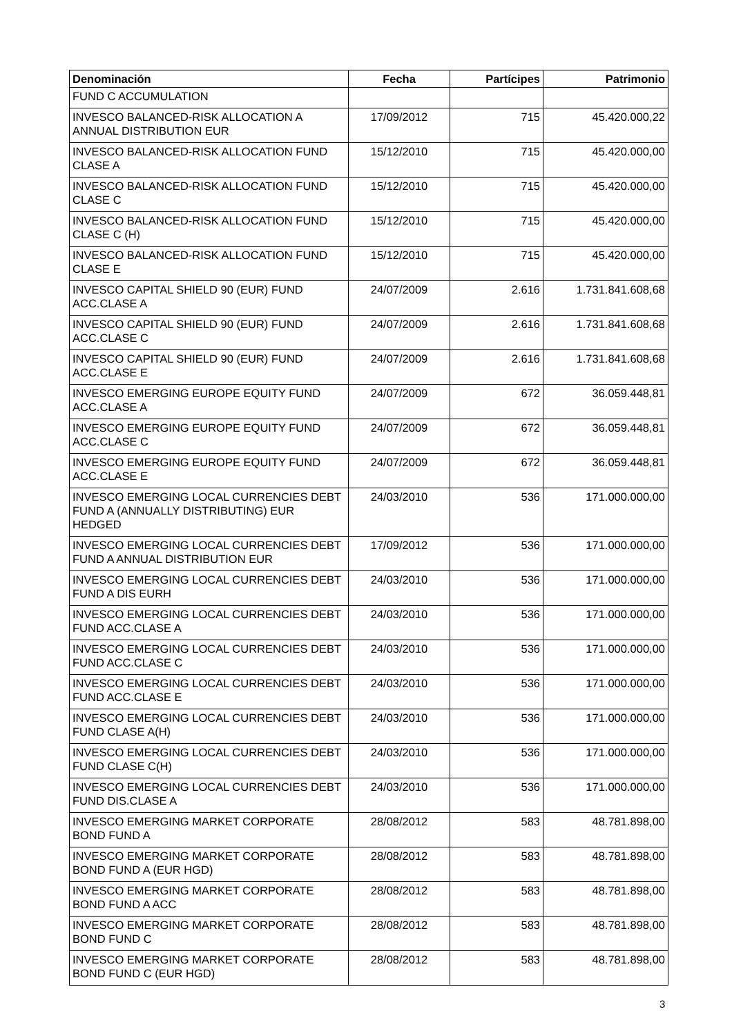| Denominación | Fecha | Partícipes | Patrimonio |
| --- | --- | --- | --- |
| FUND C ACCUMULATION | | | |
| INVESCO BALANCED-RISK ALLOCATION A ANNUAL DISTRIBUTION EUR | 17/09/2012 | 715 | 45.420.000,22 |
| INVESCO BALANCED-RISK ALLOCATION FUND CLASE A | 15/12/2010 | 715 | 45.420.000,00 |
| INVESCO BALANCED-RISK ALLOCATION FUND CLASE C | 15/12/2010 | 715 | 45.420.000,00 |
| INVESCO BALANCED-RISK ALLOCATION FUND CLASE C (H) | 15/12/2010 | 715 | 45.420.000,00 |
| INVESCO BALANCED-RISK ALLOCATION FUND CLASE E | 15/12/2010 | 715 | 45.420.000,00 |
| INVESCO CAPITAL SHIELD 90 (EUR) FUND ACC.CLASE A | 24/07/2009 | 2.616 | 1.731.841.608,68 |
| INVESCO CAPITAL SHIELD 90 (EUR) FUND ACC.CLASE C | 24/07/2009 | 2.616 | 1.731.841.608,68 |
| INVESCO CAPITAL SHIELD 90 (EUR) FUND ACC.CLASE E | 24/07/2009 | 2.616 | 1.731.841.608,68 |
| INVESCO EMERGING EUROPE EQUITY FUND ACC.CLASE A | 24/07/2009 | 672 | 36.059.448,81 |
| INVESCO EMERGING EUROPE EQUITY FUND ACC.CLASE C | 24/07/2009 | 672 | 36.059.448,81 |
| INVESCO EMERGING EUROPE EQUITY FUND ACC.CLASE E | 24/07/2009 | 672 | 36.059.448,81 |
| INVESCO EMERGING LOCAL CURRENCIES DEBT FUND A (ANNUALLY DISTRIBUTING) EUR HEDGED | 24/03/2010 | 536 | 171.000.000,00 |
| INVESCO EMERGING LOCAL CURRENCIES DEBT FUND A ANNUAL DISTRIBUTION EUR | 17/09/2012 | 536 | 171.000.000,00 |
| INVESCO EMERGING LOCAL CURRENCIES DEBT FUND A DIS EURH | 24/03/2010 | 536 | 171.000.000,00 |
| INVESCO EMERGING LOCAL CURRENCIES DEBT FUND ACC.CLASE A | 24/03/2010 | 536 | 171.000.000,00 |
| INVESCO EMERGING LOCAL CURRENCIES DEBT FUND ACC.CLASE C | 24/03/2010 | 536 | 171.000.000,00 |
| INVESCO EMERGING LOCAL CURRENCIES DEBT FUND ACC.CLASE E | 24/03/2010 | 536 | 171.000.000,00 |
| INVESCO EMERGING LOCAL CURRENCIES DEBT FUND CLASE A(H) | 24/03/2010 | 536 | 171.000.000,00 |
| INVESCO EMERGING LOCAL CURRENCIES DEBT FUND CLASE C(H) | 24/03/2010 | 536 | 171.000.000,00 |
| INVESCO EMERGING LOCAL CURRENCIES DEBT FUND DIS.CLASE A | 24/03/2010 | 536 | 171.000.000,00 |
| INVESCO EMERGING MARKET CORPORATE BOND FUND A | 28/08/2012 | 583 | 48.781.898,00 |
| INVESCO EMERGING MARKET CORPORATE BOND FUND A (EUR HGD) | 28/08/2012 | 583 | 48.781.898,00 |
| INVESCO EMERGING MARKET CORPORATE BOND FUND A ACC | 28/08/2012 | 583 | 48.781.898,00 |
| INVESCO EMERGING MARKET CORPORATE BOND FUND C | 28/08/2012 | 583 | 48.781.898,00 |
| INVESCO EMERGING MARKET CORPORATE BOND FUND C (EUR HGD) | 28/08/2012 | 583 | 48.781.898,00 |
3